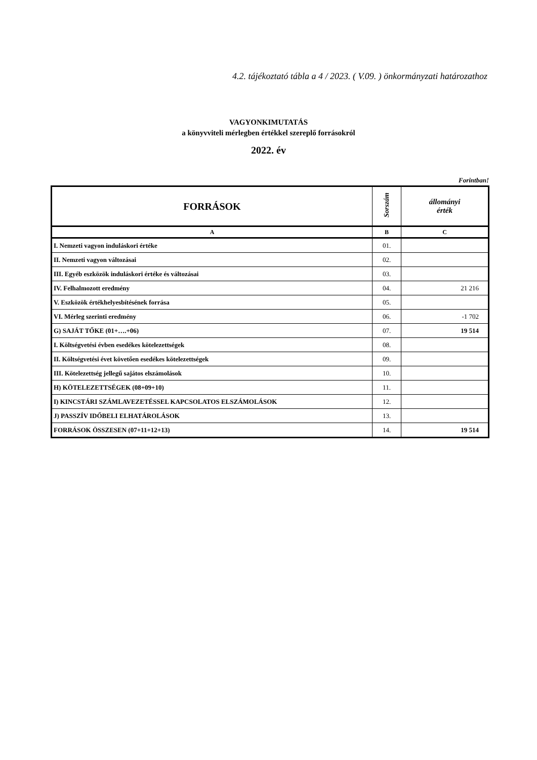4.2. tájékoztató tábla a 4 / 2023. ( V.09. ) önkormányzati határozathoz
VAGYONKIMUTATÁS
a könyvviteli mérlegben értékkel szereplő forrásokról
2022. év
Forintban!
| FORRÁSOK | Sorszám | állományi érték |
| --- | --- | --- |
| A | B | C |
| I. Nemzeti vagyon induláskori értéke | 01. | |
| II. Nemzeti vagyon változásai | 02. | |
| III. Egyéb eszközök induláskori értéke és változásai | 03. | |
| IV. Felhalmozott eredmény | 04. | 21 216 |
| V. Eszközök értékhelyesbítésének forrása | 05. | |
| VI. Mérleg szerinti eredmény | 06. | -1 702 |
| G) SAJÁT TŐKE (01+….+06) | 07. | 19 514 |
| I. Költségvetési évben esedékes kötelezettségek | 08. | |
| II. Költségvetési évet követően esedékes kötelezettségek | 09. | |
| III. Kötelezettség jellegű sajátos elszámolások | 10. | |
| H) KÖTELEZETTSÉGEK (08+09+10) | 11. | |
| I) KINCSTÁRI SZÁMLAVEZETÉSSEL KAPCSOLATOS ELSZÁMOLÁSOK | 12. | |
| J) PASSZÍV IDŐBELI ELHATÁROLÁSOK | 13. | |
| FORRÁSOK ÖSSZESEN (07+11+12+13) | 14. | 19 514 |